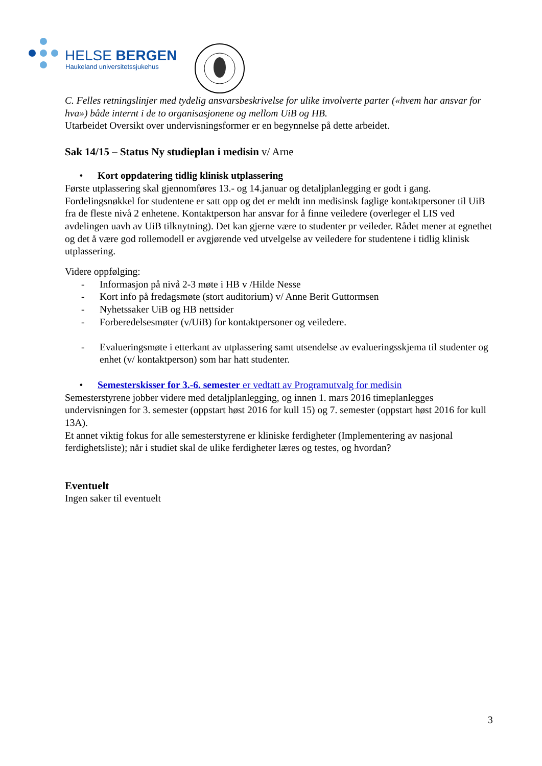HELSE BERGEN
Haukeland universitetssjukehus
C. Felles retningslinjer med tydelig ansvarsbeskrivelse for ulike involverte parter («hvem har ansvar for hva») både internt i de to organisasjonene og mellom UiB og HB.
Utarbeidet Oversikt over undervisningsformer er en begynnelse på dette arbeidet.
Sak 14/15 – Status Ny studieplan i medisin v/ Arne
• Kort oppdatering tidlig klinisk utplassering
Første utplassering skal gjennomføres 13.- og 14.januar og detaljplanlegging er godt i gang. Fordelingsnøkkel for studentene er satt opp og det er meldt inn medisinsk faglige kontaktpersoner til UiB fra de fleste nivå 2 enhetene. Kontaktperson har ansvar for å finne veiledere (overleger el LIS ved avdelingen uavh av UiB tilknytning). Det kan gjerne være to studenter pr veileder. Rådet mener at egnethet og det å være god rollemodell er avgjørende ved utvelgelse av veiledere for studentene i tidlig klinisk utplassering.
Videre oppfølging:
- Informasjon på nivå 2-3 møte i HB v /Hilde Nesse
- Kort info på fredagsmøte (stort auditorium) v/ Anne Berit Guttormsen
- Nyhetssaker UiB og HB nettsider
- Forberedelsesmøter (v/UiB) for kontaktpersoner og veiledere.
- Evalueringsmøte i etterkant av utplassering samt utsendelse av evalueringsskjema til studenter og enhet (v/ kontaktperson) som har hatt studenter.
• Semesterskisser for 3.-6. semester er vedtatt av Programutvalg for medisin
Semesterstyrene jobber videre med detaljplanlegging, og innen 1. mars 2016 timeplanlegges undervisningen for 3. semester (oppstart høst 2016 for kull 15) og 7. semester (oppstart høst 2016 for kull 13A).
Et annet viktig fokus for alle semesterstyrene er kliniske ferdigheter (Implementering av nasjonal ferdighetsliste); når i studiet skal de ulike ferdigheter læres og testes, og hvordan?
Eventuelt
Ingen saker til eventuelt
3